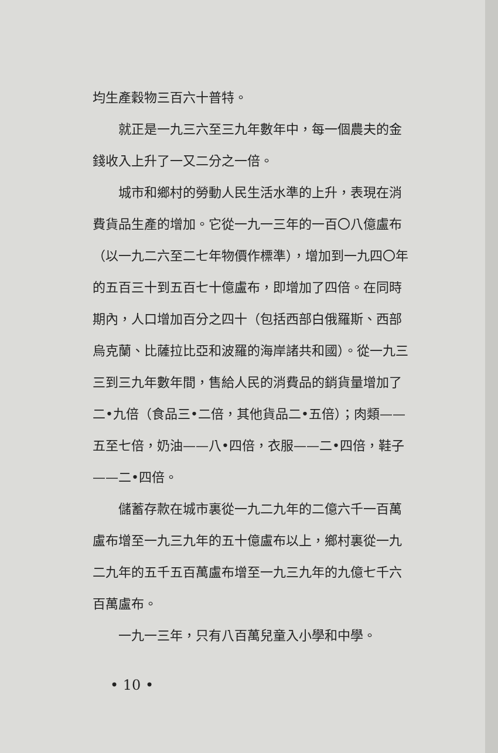均生產穀物三百六十普特。
就正是一九三六至三九年數年中，每一個農夫的金錢收入上升了一又二分之一倍。
城市和鄉村的勞動人民生活水準的上升，表現在消費貨品生產的增加。它從一九一三年的一百〇八億盧布（以一九二六至二七年物價作標準），增加到一九四〇年的五百三十到五百七十億盧布，即增加了四倍。在同時期內，人口增加百分之四十（包括西部白俄羅斯、西部烏克蘭、比薩拉比亞和波羅的海岸諸共和國）。從一九三三到三九年數年間，售給人民的消費品的銷貨量增加了二•九倍（食品三•二倍，其他貨品二•五倍）；肉類——五至七倍，奶油——八•四倍，衣服——二•四倍，鞋子——二•四倍。
儲蓄存款在城市裏從一九二九年的二億六千一百萬盧布增至一九三九年的五十億盧布以上，鄉村裏從一九二九年的五千五百萬盧布增至一九三九年的九億七千六百萬盧布。
一九一三年，只有八百萬兒童入小學和中學。
• 10 •